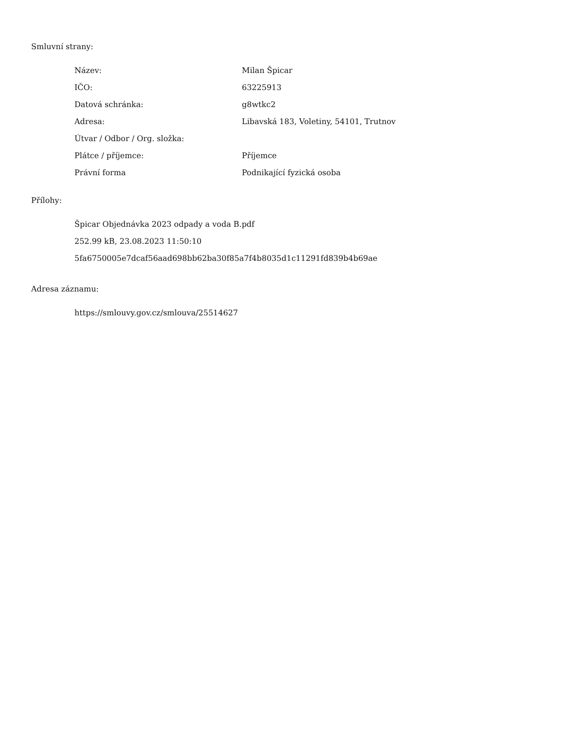Smluvní strany:
| Název: | Milan Špicar |
| IČO: | 63225913 |
| Datová schránka: | g8wtkc2 |
| Adresa: | Libavská 183, Voletiny, 54101, Trutnov |
| Útvar / Odbor / Org. složka: | |
| Plátce / příjemce: | Příjemce |
| Právní forma | Podnikající fyzická osoba |
Přílohy:
Špicar Objednávka 2023 odpady a voda B.pdf
252.99 kB, 23.08.2023 11:50:10
5fa6750005e7dcaf56aad698bb62ba30f85a7f4b8035d1c11291fd839b4b69ae
Adresa záznamu:
https://smlouvy.gov.cz/smlouva/25514627